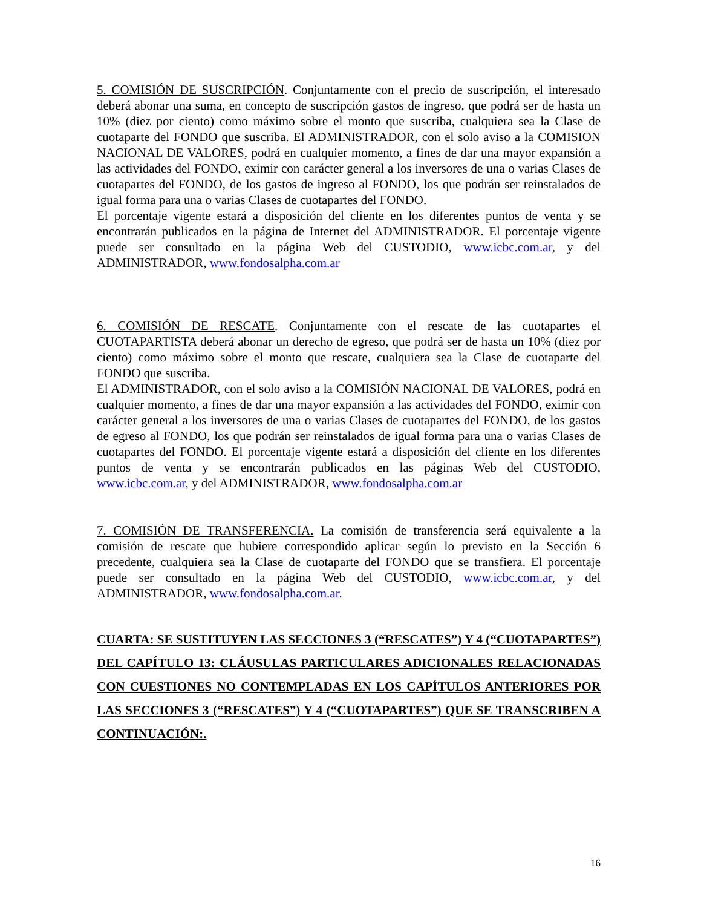5. COMISIÓN DE SUSCRIPCIÓN. Conjuntamente con el precio de suscripción, el interesado deberá abonar una suma, en concepto de suscripción gastos de ingreso, que podrá ser de hasta un 10% (diez por ciento) como máximo sobre el monto que suscriba, cualquiera sea la Clase de cuotaparte del FONDO que suscriba. El ADMINISTRADOR, con el solo aviso a la COMISION NACIONAL DE VALORES, podrá en cualquier momento, a fines de dar una mayor expansión a las actividades del FONDO, eximir con carácter general a los inversores de una o varias Clases de cuotapartes del FONDO, de los gastos de ingreso al FONDO, los que podrán ser reinstalados de igual forma para una o varias Clases de cuotapartes del FONDO.
El porcentaje vigente estará a disposición del cliente en los diferentes puntos de venta y se encontrarán publicados en la página de Internet del ADMINISTRADOR. El porcentaje vigente puede ser consultado en la página Web del CUSTODIO, www.icbc.com.ar, y del ADMINISTRADOR, www.fondosalpha.com.ar
6. COMISIÓN DE RESCATE. Conjuntamente con el rescate de las cuotapartes el CUOTAPARTISTA deberá abonar un derecho de egreso, que podrá ser de hasta un 10% (diez por ciento) como máximo sobre el monto que rescate, cualquiera sea la Clase de cuotaparte del FONDO que suscriba.
El ADMINISTRADOR, con el solo aviso a la COMISIÓN NACIONAL DE VALORES, podrá en cualquier momento, a fines de dar una mayor expansión a las actividades del FONDO, eximir con carácter general a los inversores de una o varias Clases de cuotapartes del FONDO, de los gastos de egreso al FONDO, los que podrán ser reinstalados de igual forma para una o varias Clases de cuotapartes del FONDO. El porcentaje vigente estará a disposición del cliente en los diferentes puntos de venta y se encontrarán publicados en las páginas Web del CUSTODIO, www.icbc.com.ar, y del ADMINISTRADOR, www.fondosalpha.com.ar
7. COMISIÓN DE TRANSFERENCIA. La comisión de transferencia será equivalente a la comisión de rescate que hubiere correspondido aplicar según lo previsto en la Sección 6 precedente, cualquiera sea la Clase de cuotaparte del FONDO que se transfiera. El porcentaje puede ser consultado en la página Web del CUSTODIO, www.icbc.com.ar, y del ADMINISTRADOR, www.fondosalpha.com.ar.
CUARTA: SE SUSTITUYEN LAS SECCIONES 3 (“RESCATES”) Y 4 (“CUOTAPARTES”) DEL CAPÍTULO 13: CLÁUSULAS PARTICULARES ADICIONALES RELACIONADAS CON CUESTIONES NO CONTEMPLADAS EN LOS CAPÍTULOS ANTERIORES POR LAS SECCIONES 3 (“RESCATES”) Y 4 (“CUOTAPARTES”) QUE SE TRANSCRIBEN A CONTINUACIÓN:.
16